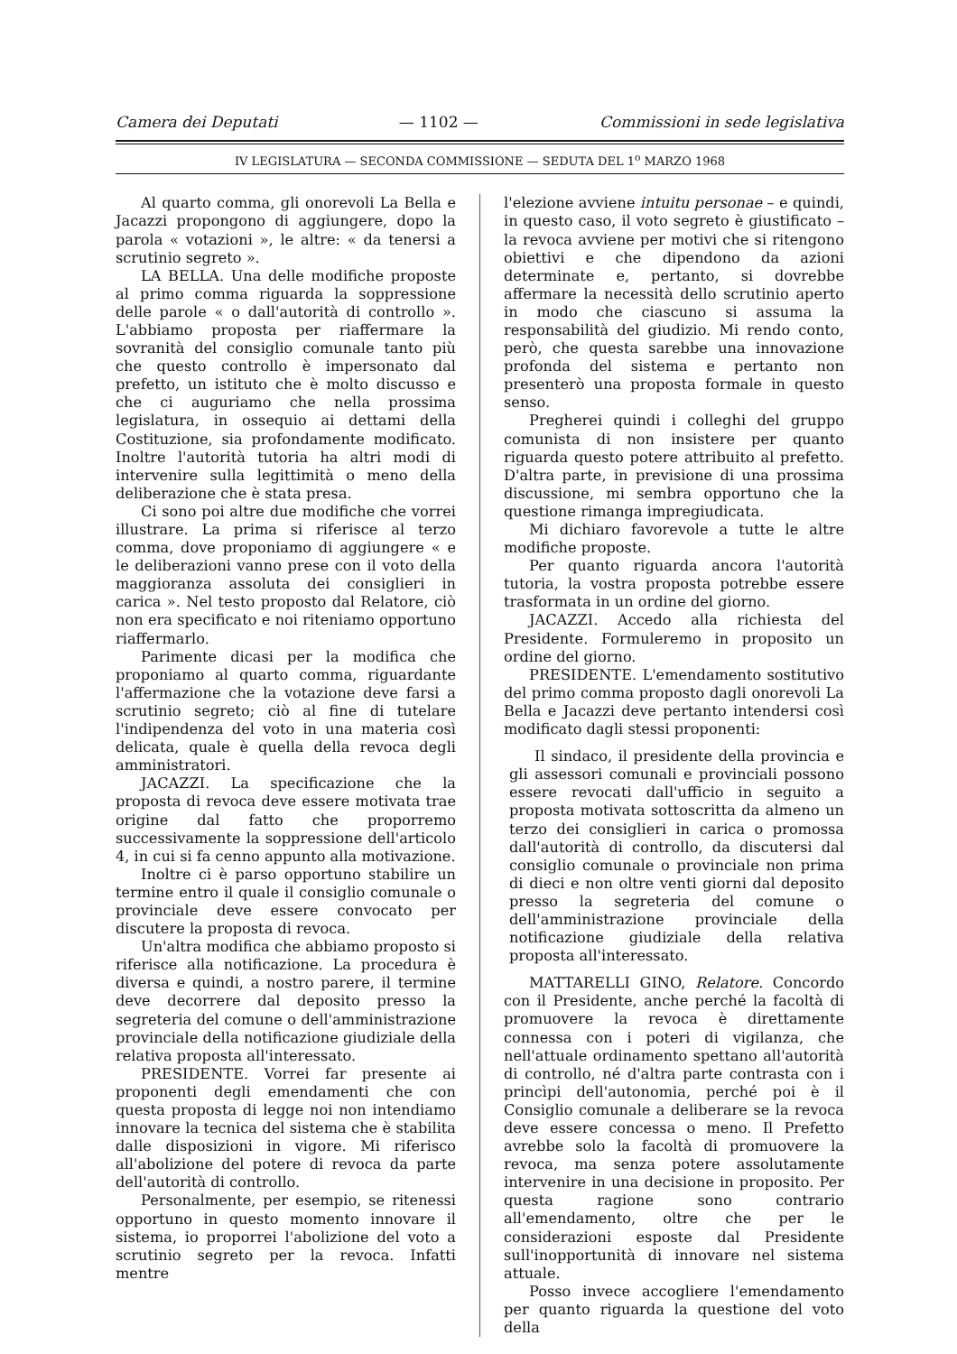Camera dei Deputati — 1102 — Commissioni in sede legislativa
IV LEGISLATURA — SECONDA COMMISSIONE — SEDUTA DEL 1<sup>o</sup> MARZO 1968
Al quarto comma, gli onorevoli La Bella e Jacazzi propongono di aggiungere, dopo la parola « votazioni », le altre: « da tenersi a scrutinio segreto ».
LA BELLA. Una delle modifiche proposte al primo comma riguarda la soppressione delle parole « o dall'autorità di controllo ». L'abbiamo proposta per riaffermare la sovranità del consiglio comunale tanto più che questo controllo è impersonato dal prefetto, un istituto che è molto discusso e che ci auguriamo che nella prossima legislatura, in ossequio ai dettami della Costituzione, sia profondamente modificato. Inoltre l'autorità tutoria ha altri modi di intervenire sulla legittimità o meno della deliberazione che è stata presa.
Ci sono poi altre due modifiche che vorrei illustrare. La prima si riferisce al terzo comma, dove proponiamo di aggiungere « e le deliberazioni vanno prese con il voto della maggioranza assoluta dei consiglieri in carica ». Nel testo proposto dal Relatore, ciò non era specificato e noi riteniamo opportuno riaffermarlo.
Parimente dicasi per la modifica che proponiamo al quarto comma, riguardante l'affermazione che la votazione deve farsi a scrutinio segreto; ciò al fine di tutelare l'indipendenza del voto in una materia così delicata, quale è quella della revoca degli amministratori.
JACAZZI. La specificazione che la proposta di revoca deve essere motivata trae origine dal fatto che proporremo successivamente la soppressione dell'articolo 4, in cui si fa cenno appunto alla motivazione.
Inoltre ci è parso opportuno stabilire un termine entro il quale il consiglio comunale o provinciale deve essere convocato per discutere la proposta di revoca.
Un'altra modifica che abbiamo proposto si riferisce alla notificazione. La procedura è diversa e quindi, a nostro parere, il termine deve decorrere dal deposito presso la segreteria del comune o dell'amministrazione provinciale della notificazione giudiziale della relativa proposta all'interessato.
PRESIDENTE. Vorrei far presente ai proponenti degli emendamenti che con questa proposta di legge noi non intendiamo innovare la tecnica del sistema che è stabilita dalle disposizioni in vigore. Mi riferisco all'abolizione del potere di revoca da parte dell'autorità di controllo.
Personalmente, per esempio, se ritenessi opportuno in questo momento innovare il sistema, io proporrei l'abolizione del voto a scrutinio segreto per la revoca. Infatti mentre
l'elezione avviene intuitu personae – e quindi, in questo caso, il voto segreto è giustificato – la revoca avviene per motivi che si ritengono obiettivi e che dipendono da azioni determinate e, pertanto, si dovrebbe affermare la necessità dello scrutinio aperto in modo che ciascuno si assuma la responsabilità del giudizio. Mi rendo conto, però, che questa sarebbe una innovazione profonda del sistema e pertanto non presenterò una proposta formale in questo senso.
Pregherei quindi i colleghi del gruppo comunista di non insistere per quanto riguarda questo potere attribuito al prefetto. D'altra parte, in previsione di una prossima discussione, mi sembra opportuno che la questione rimanga impregiudicata.
Mi dichiaro favorevole a tutte le altre modifiche proposte.
Per quanto riguarda ancora l'autorità tutoria, la vostra proposta potrebbe essere trasformata in un ordine del giorno.
JACAZZI. Accedo alla richiesta del Presidente. Formuleremo in proposito un ordine del giorno.
PRESIDENTE. L'emendamento sostitutivo del primo comma proposto dagli onorevoli La Bella e Jacazzi deve pertanto intendersi così modificato dagli stessi proponenti:
Il sindaco, il presidente della provincia e gli assessori comunali e provinciali possono essere revocati dall'ufficio in seguito a proposta motivata sottoscritta da almeno un terzo dei consiglieri in carica o promossa dall'autorità di controllo, da discutersi dal consiglio comunale o provinciale non prima di dieci e non oltre venti giorni dal deposito presso la segreteria del comune o dell'amministrazione provinciale della notificazione giudiziale della relativa proposta all'interessato.
MATTARELLI GINO, Relatore. Concordo con il Presidente, anche perché la facoltà di promuovere la revoca è direttamente connessa con i poteri di vigilanza, che nell'attuale ordinamento spettano all'autorità di controllo, né d'altra parte contrasta con i princìpi dell'autonomia, perché poi è il Consiglio comunale a deliberare se la revoca deve essere concessa o meno. Il Prefetto avrebbe solo la facoltà di promuovere la revoca, ma senza potere assolutamente intervenire in una decisione in proposito. Per questa ragione sono contrario all'emendamento, oltre che per le considerazioni esposte dal Presidente sull'inopportunità di innovare nel sistema attuale.
Posso invece accogliere l'emendamento per quanto riguarda la questione del voto della